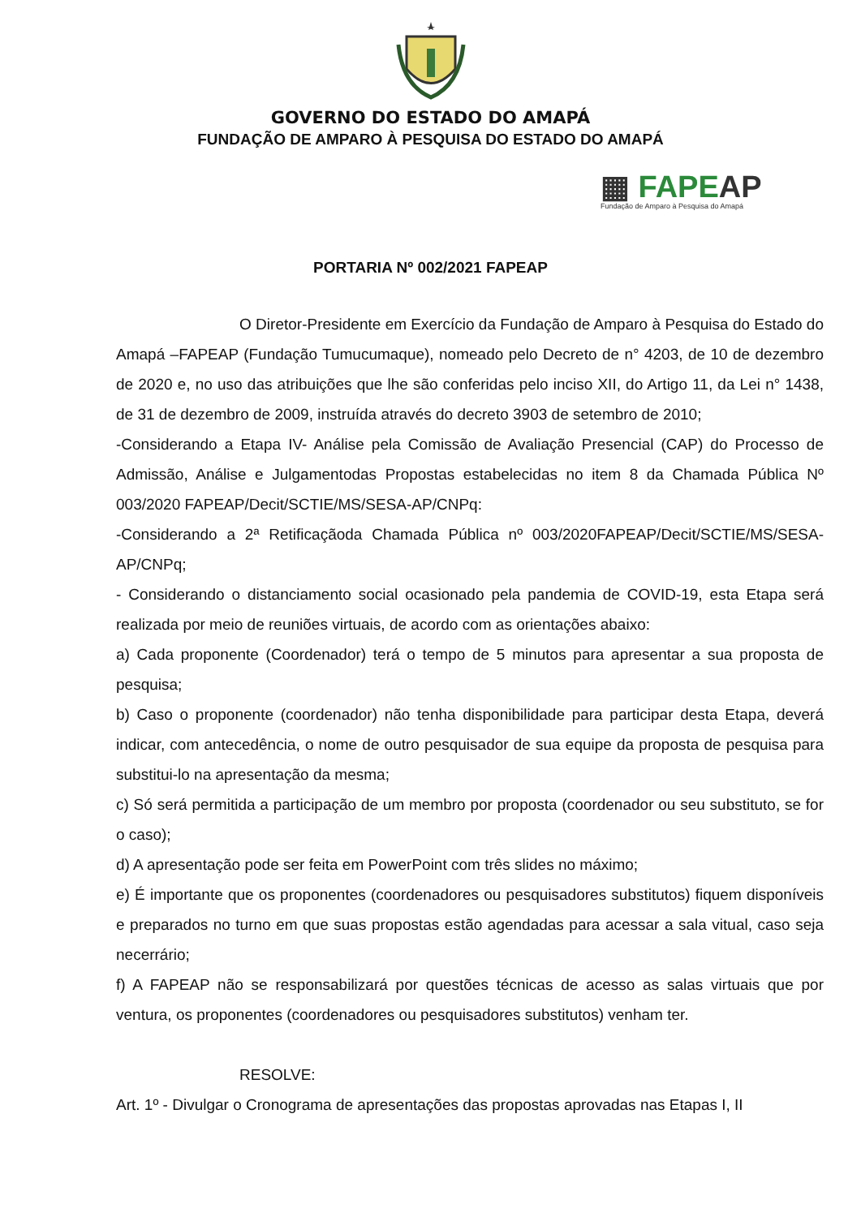GOVERNO DO ESTADO DO AMAPÁ
FUNDAÇÃO DE AMPARO À PESQUISA DO ESTADO DO AMAPÁ
▦ FAPEAP
Fundação de Amparo à Pesquisa do Amapá
PORTARIA Nº 002/2021 FAPEAP
O Diretor-Presidente em Exercício da Fundação de Amparo à Pesquisa do Estado do Amapá –FAPEAP (Fundação Tumucumaque), nomeado pelo Decreto de n° 4203, de 10 de dezembro de 2020 e, no uso das atribuições que lhe são conferidas pelo inciso XII, do Artigo 11, da Lei n° 1438, de 31 de dezembro de 2009, instruída através do decreto 3903 de setembro de 2010;
-Considerando a Etapa IV- Análise pela Comissão de Avaliação Presencial (CAP) do Processo de Admissão, Análise e Julgamentodas Propostas estabelecidas no item 8 da Chamada Pública Nº 003/2020 FAPEAP/Decit/SCTIE/MS/SESA-AP/CNPq:
-Considerando a 2ª Retificaçãoda Chamada Pública nº 003/2020FAPEAP/Decit/SCTIE/MS/SESA-AP/CNPq;
- Considerando o distanciamento social ocasionado pela pandemia de COVID-19, esta Etapa será realizada por meio de reuniões virtuais, de acordo com as orientações abaixo:
a) Cada proponente (Coordenador) terá o tempo de 5 minutos para apresentar a sua proposta de pesquisa;
b) Caso o proponente (coordenador) não tenha disponibilidade para participar desta Etapa, deverá indicar, com antecedência, o nome de outro pesquisador de sua equipe da proposta de pesquisa para substitui-lo na apresentação da mesma;
c) Só será permitida a participação de um membro por proposta (coordenador ou seu substituto, se for o caso);
d) A apresentação pode ser feita em PowerPoint com três slides no máximo;
e) É importante que os proponentes (coordenadores ou pesquisadores substitutos) fiquem disponíveis e preparados no turno em que suas propostas estão agendadas para acessar a sala vitual, caso seja necerrário;
f) A FAPEAP não se responsabilizará por questões técnicas de acesso as salas virtuais que por ventura, os proponentes (coordenadores ou pesquisadores substitutos) venham ter.
RESOLVE:
Art. 1º - Divulgar o Cronograma de apresentações das propostas aprovadas nas Etapas I, II